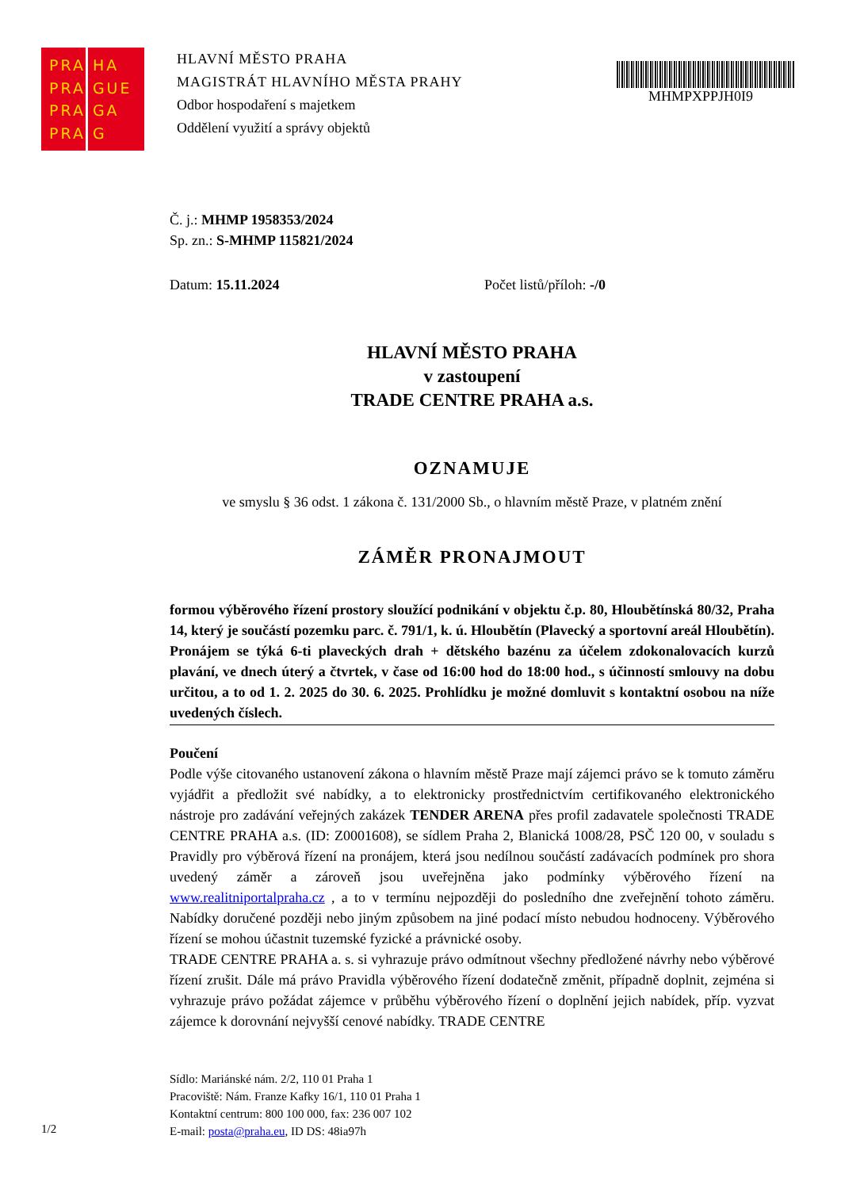PRA
PRA
PRA
PRA
HA
GUE
GA
G
HLAVNÍ MĚSTO PRAHA
MAGISTRÁT HLAVNÍHO MĚSTA PRAHY
Odbor hospodaření s majetkem
Oddělení využití a správy objektů
MHMPXPPJH0I9
Č. j.: MHMP 1958353/2024
Sp. zn.: S-MHMP 115821/2024
Datum: 15.11.2024 Počet listů/příloh: -/0
HLAVNÍ MĚSTO PRAHA
v zastoupení
TRADE CENTRE PRAHA a.s.
OZNAMUJE
ve smyslu § 36 odst. 1 zákona č. 131/2000 Sb., o hlavním městě Praze, v platném znění
ZÁMĚR PRONAJMOUT
formou výběrového řízení prostory sloužící podnikání v objektu č.p. 80, Hloubětínská 80/32, Praha 14, který je součástí pozemku parc. č. 791/1, k. ú. Hloubětín (Plavecký a sportovní areál Hloubětín). Pronájem se týká 6-ti plaveckých drah + dětského bazénu za účelem zdokonalovacích kurzů plavání, ve dnech úterý a čtvrtek, v čase od 16:00 hod do 18:00 hod., s účinností smlouvy na dobu určitou, a to od 1. 2. 2025 do 30. 6. 2025. Prohlídku je možné domluvit s kontaktní osobou na níže uvedených číslech.
Poučení
Podle výše citovaného ustanovení zákona o hlavním městě Praze mají zájemci právo se k tomuto záměru vyjádřit a předložit své nabídky, a to elektronicky prostřednictvím certifikovaného elektronického nástroje pro zadávání veřejných zakázek TENDER ARENA přes profil zadavatele společnosti TRADE CENTRE PRAHA a.s. (ID: Z0001608), se sídlem Praha 2, Blanická 1008/28, PSČ 120 00, v souladu s Pravidly pro výběrová řízení na pronájem, která jsou nedílnou součástí zadávacích podmínek pro shora uvedený záměr a zároveň jsou uveřejněna jako podmínky výběrového řízení na www.realitniportalpraha.cz , a to v termínu nejpozději do posledního dne zveřejnění tohoto záměru. Nabídky doručené později nebo jiným způsobem na jiné podací místo nebudou hodnoceny. Výběrového řízení se mohou účastnit tuzemské fyzické a právnické osoby.
TRADE CENTRE PRAHA a. s. si vyhrazuje právo odmítnout všechny předložené návrhy nebo výběrové řízení zrušit. Dále má právo Pravidla výběrového řízení dodatečně změnit, případně doplnit, zejména si vyhrazuje právo požádat zájemce v průběhu výběrového řízení o doplnění jejich nabídek, příp. vyzvat zájemce k dorovnání nejvyšší cenové nabídky. TRADE CENTRE
Sídlo: Mariánské nám. 2/2, 110 01 Praha 1
Pracoviště: Nám. Franze Kafky 16/1, 110 01 Praha 1
Kontaktní centrum: 800 100 000, fax: 236 007 102
E-mail: posta@praha.eu, ID DS: 48ia97h
1/2